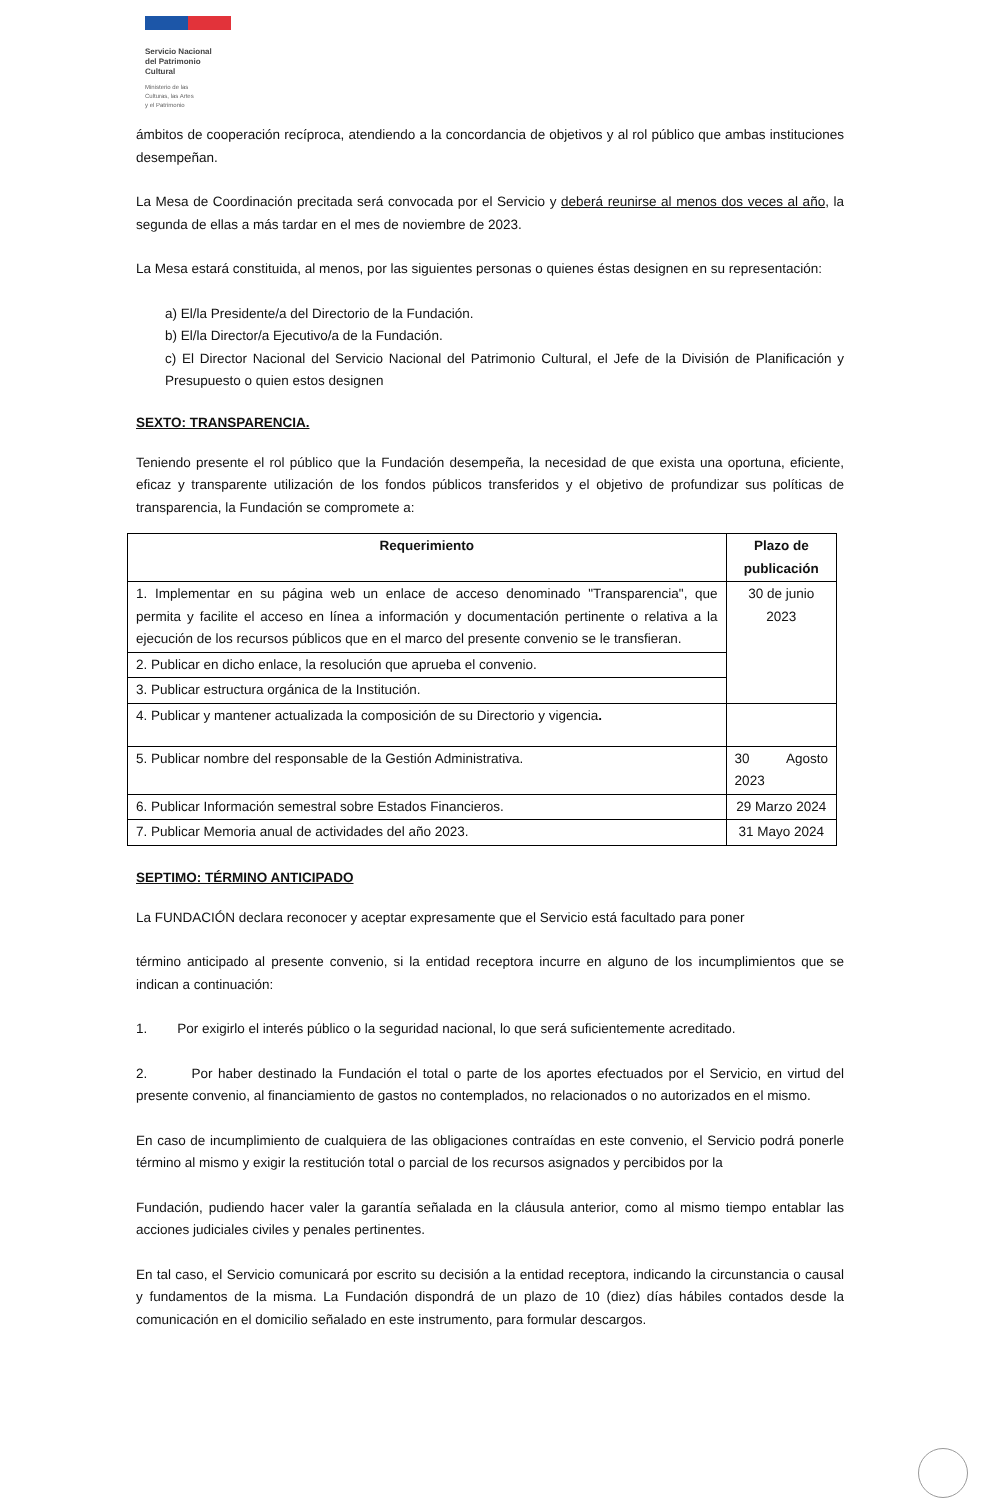Servicio Nacional
del Patrimonio
Cultural
Ministerio de las
Culturas, las Artes
y el Patrimonio
ámbitos de cooperación recíproca, atendiendo a la concordancia de objetivos y al rol público que ambas instituciones desempeñan.
La Mesa de Coordinación precitada será convocada por el Servicio y deberá reunirse al menos dos veces al año, la segunda de ellas a más tardar en el mes de noviembre de 2023.
La Mesa estará constituida, al menos, por las siguientes personas o quienes éstas designen en su representación:
a) El/la Presidente/a del Directorio de la Fundación.
b) El/la Director/a Ejecutivo/a de la Fundación.
c) El Director Nacional del Servicio Nacional del Patrimonio Cultural, el Jefe de la División de Planificación y Presupuesto o quien estos designen
SEXTO: TRANSPARENCIA.
Teniendo presente el rol público que la Fundación desempeña, la necesidad de que exista una oportuna, eficiente, eficaz y transparente utilización de los fondos públicos transferidos y el objetivo de profundizar sus políticas de transparencia, la Fundación se compromete a:
| Requerimiento | Plazo de publicación |
| --- | --- |
| 1. Implementar en su página web un enlace de acceso denominado "Transparencia", que permita y facilite el acceso en línea a información y documentación pertinente o relativa a la ejecución de los recursos públicos que en el marco del presente convenio se le transfieran. | 30 de junio 2023 |
| 2. Publicar en dicho enlace, la resolución que aprueba el convenio. | |
| 3. Publicar estructura orgánica de la Institución. | |
| 4. Publicar y mantener actualizada la composición de su Directorio y vigencia . | |
| 5. Publicar nombre del responsable de la Gestión Administrativa. | 30 Agosto 2023 |
| 6. Publicar Información semestral sobre Estados Financieros. | 29 Marzo 2024 |
| 7. Publicar Memoria anual de actividades del año 2023. | 31 Mayo 2024 |
SEPTIMO: TÉRMINO ANTICIPADO
La FUNDACIÓN declara reconocer y aceptar expresamente que el Servicio está facultado para poner
término anticipado al presente convenio, si la entidad receptora incurre en alguno de los incumplimientos que se indican a continuación:
1. Por exigirlo el interés público o la seguridad nacional, lo que será suficientemente acreditado.
2. Por haber destinado la Fundación el total o parte de los aportes efectuados por el Servicio, en virtud del presente convenio, al financiamiento de gastos no contemplados, no relacionados o no autorizados en el mismo.
En caso de incumplimiento de cualquiera de las obligaciones contraídas en este convenio, el Servicio podrá ponerle término al mismo y exigir la restitución total o parcial de los recursos asignados y percibidos por la
Fundación, pudiendo hacer valer la garantía señalada en la cláusula anterior, como al mismo tiempo entablar las acciones judiciales civiles y penales pertinentes.
En tal caso, el Servicio comunicará por escrito su decisión a la entidad receptora, indicando la circunstancia o causal y fundamentos de la misma. La Fundación dispondrá de un plazo de 10 (diez) días hábiles contados desde la comunicación en el domicilio señalado en este instrumento, para formular descargos.